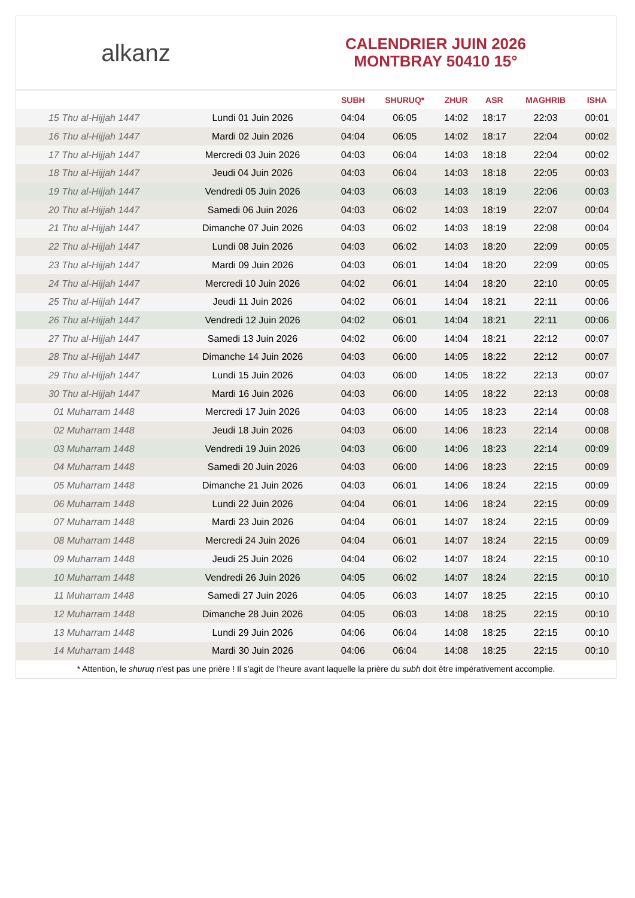alkanz
CALENDRIER JUIN 2026
MONTBRAY 50410 15°
| | | SUBH | SHURUQ* | ZHUR | ASR | MAGHRIB | ISHA |
| --- | --- | --- | --- | --- | --- | --- | --- |
| 15 Thu al-Hijjah 1447 | Lundi 01 Juin 2026 | 04:04 | 06:05 | 14:02 | 18:17 | 22:03 | 00:01 |
| 16 Thu al-Hijjah 1447 | Mardi 02 Juin 2026 | 04:04 | 06:05 | 14:02 | 18:17 | 22:04 | 00:02 |
| 17 Thu al-Hijjah 1447 | Mercredi 03 Juin 2026 | 04:03 | 06:04 | 14:03 | 18:18 | 22:04 | 00:02 |
| 18 Thu al-Hijjah 1447 | Jeudi 04 Juin 2026 | 04:03 | 06:04 | 14:03 | 18:18 | 22:05 | 00:03 |
| 19 Thu al-Hijjah 1447 | Vendredi 05 Juin 2026 | 04:03 | 06:03 | 14:03 | 18:19 | 22:06 | 00:03 |
| 20 Thu al-Hijjah 1447 | Samedi 06 Juin 2026 | 04:03 | 06:02 | 14:03 | 18:19 | 22:07 | 00:04 |
| 21 Thu al-Hijjah 1447 | Dimanche 07 Juin 2026 | 04:03 | 06:02 | 14:03 | 18:19 | 22:08 | 00:04 |
| 22 Thu al-Hijjah 1447 | Lundi 08 Juin 2026 | 04:03 | 06:02 | 14:03 | 18:20 | 22:09 | 00:05 |
| 23 Thu al-Hijjah 1447 | Mardi 09 Juin 2026 | 04:03 | 06:01 | 14:04 | 18:20 | 22:09 | 00:05 |
| 24 Thu al-Hijjah 1447 | Mercredi 10 Juin 2026 | 04:02 | 06:01 | 14:04 | 18:20 | 22:10 | 00:05 |
| 25 Thu al-Hijjah 1447 | Jeudi 11 Juin 2026 | 04:02 | 06:01 | 14:04 | 18:21 | 22:11 | 00:06 |
| 26 Thu al-Hijjah 1447 | Vendredi 12 Juin 2026 | 04:02 | 06:01 | 14:04 | 18:21 | 22:11 | 00:06 |
| 27 Thu al-Hijjah 1447 | Samedi 13 Juin 2026 | 04:02 | 06:00 | 14:04 | 18:21 | 22:12 | 00:07 |
| 28 Thu al-Hijjah 1447 | Dimanche 14 Juin 2026 | 04:03 | 06:00 | 14:05 | 18:22 | 22:12 | 00:07 |
| 29 Thu al-Hijjah 1447 | Lundi 15 Juin 2026 | 04:03 | 06:00 | 14:05 | 18:22 | 22:13 | 00:07 |
| 30 Thu al-Hijjah 1447 | Mardi 16 Juin 2026 | 04:03 | 06:00 | 14:05 | 18:22 | 22:13 | 00:08 |
| 01 Muharram 1448 | Mercredi 17 Juin 2026 | 04:03 | 06:00 | 14:05 | 18:23 | 22:14 | 00:08 |
| 02 Muharram 1448 | Jeudi 18 Juin 2026 | 04:03 | 06:00 | 14:06 | 18:23 | 22:14 | 00:08 |
| 03 Muharram 1448 | Vendredi 19 Juin 2026 | 04:03 | 06:00 | 14:06 | 18:23 | 22:14 | 00:09 |
| 04 Muharram 1448 | Samedi 20 Juin 2026 | 04:03 | 06:00 | 14:06 | 18:23 | 22:15 | 00:09 |
| 05 Muharram 1448 | Dimanche 21 Juin 2026 | 04:03 | 06:01 | 14:06 | 18:24 | 22:15 | 00:09 |
| 06 Muharram 1448 | Lundi 22 Juin 2026 | 04:04 | 06:01 | 14:06 | 18:24 | 22:15 | 00:09 |
| 07 Muharram 1448 | Mardi 23 Juin 2026 | 04:04 | 06:01 | 14:07 | 18:24 | 22:15 | 00:09 |
| 08 Muharram 1448 | Mercredi 24 Juin 2026 | 04:04 | 06:01 | 14:07 | 18:24 | 22:15 | 00:09 |
| 09 Muharram 1448 | Jeudi 25 Juin 2026 | 04:04 | 06:02 | 14:07 | 18:24 | 22:15 | 00:10 |
| 10 Muharram 1448 | Vendredi 26 Juin 2026 | 04:05 | 06:02 | 14:07 | 18:24 | 22:15 | 00:10 |
| 11 Muharram 1448 | Samedi 27 Juin 2026 | 04:05 | 06:03 | 14:07 | 18:25 | 22:15 | 00:10 |
| 12 Muharram 1448 | Dimanche 28 Juin 2026 | 04:05 | 06:03 | 14:08 | 18:25 | 22:15 | 00:10 |
| 13 Muharram 1448 | Lundi 29 Juin 2026 | 04:06 | 06:04 | 14:08 | 18:25 | 22:15 | 00:10 |
| 14 Muharram 1448 | Mardi 30 Juin 2026 | 04:06 | 06:04 | 14:08 | 18:25 | 22:15 | 00:10 |
* Attention, le shuruq n'est pas une prière ! Il s'agit de l'heure avant laquelle la prière du subh doit être impérativement accomplie.